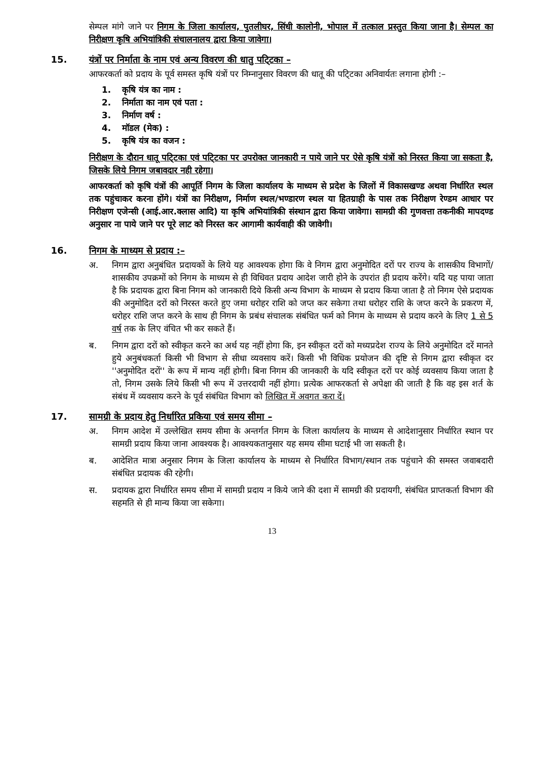सेम्पल मांगे जाने पर निगम के जिला कार्यालय, पुतलीघर, सिंधी कालोनी, भोपाल में तत्काल प्रस्तुत किया जाना है। सेम्पल का निरीक्षण कृषि अभियांत्रिकी संचालनालय द्वारा किया जावेगा।
15. यंत्रों पर निर्माता के नाम एवं अन्य विवरण की धातु पटि्टका –
आफरकर्ता को प्रदाय के पूर्व समस्त कृषि यंत्रों पर निम्नानुसार विवरण की धातू की पटि्टका अनिवार्यतः लगाना होगी :–
1. कृषि यंत्र का नाम :
2. निर्माता का नाम एवं पता :
3. निर्माण वर्ष :
4. मॉडल (मेक) :
5. कृषि यंत्र का वजन :
निरीक्षण के दौरान धातू पटि्टका एवं पटि्टका पर उपरोक्त जानकारी न पाये जाने पर ऐसे कृषि यंत्रों को निरस्त किया जा सकता है, जिसके लिये निगम जबावदार नही रहेगा।
आफरकर्ता को कृषि यंत्रों की आपूर्ति निगम के जिला कार्यालय के माध्यम से प्रदेश के जिलों में विकासखण्ड अथवा निर्धारित स्थल तक पहुंचाकर करना होंगे। यंत्रों का निरीक्षण, निर्माण स्थल/भण्डारण स्थल या हितग्राही के पास तक निरीक्षण रेण्डम आधार पर निरीक्षण एजेन्सी (आई.आर.क्लास आदि) या कृषि अभियांत्रिकी संस्थान द्वारा किया जावेगा। सामग्री की गुणवत्ता तकनीकी मापदण्ड अनुसार ना पाये जाने पर पूरे लाट को निरस्त कर आगामी कार्यवाही की जावेगी।
16. निगम के माध्यम से प्रदाय :–
अ. निगम द्वारा अनुबंधित प्रदायकों के लिये यह आवश्यक होगा कि वे निगम द्वारा अनुमोदित दरों पर राज्य के शासकीय विभागों/शासकीय उपक्रमों को निगम के माध्यम से ही विधिवत प्रदाय आदेश जारी होने के उपरांत ही प्रदाय करेंगे। यदि यह पाया जाता है कि प्रदायक द्वारा बिना निगम को जानकारी दिये किसी अन्य विभाग के माध्यम से प्रदाय किया जाता है तो निगम ऐसे प्रदायक की अनुमोदित दरों को निरस्त करते हुए जमा धरोहर राशि को जप्त कर सकेगा तथा धरोहर राशि के जप्त करने के प्रकरण में, धरोहर राशि जप्त करने के साथ ही निगम के प्रबंध संचालक संबंधित फर्म को निगम के माध्यम से प्रदाय करने के लिए 1 से 5 वर्ष तक के लिए वंचित भी कर सकते हैं।
ब. निगम द्वारा दरों को स्वीकृत करने का अर्थ यह नहीं होगा कि, इन स्वीकृत दरों को मध्यप्रदेश राज्य के लिये अनुमोदित दरें मानते हुये अनुबंधकर्ता किसी भी विभाग से सीधा व्यवसाय करें। किसी भी विधिक प्रयोजन की दृष्टि से निगम द्वारा स्वीकृत दर ''अनुमोदित दरों'' के रूप में मान्य नहीं होगी। बिना निगम की जानकारी के यदि स्वीकृत दरों पर कोई व्यवसाय किया जाता है तो, निगम उसके लिये किसी भी रूप में उत्तरदायी नहीं होगा। प्रत्येक आफरकर्ता से अपेक्षा की जाती है कि वह इस शर्त के संबंध में व्यवसाय करने के पूर्व संबंधित विभाग को लिखित में अवगत करा दें।
17. सामग्री के प्रदाय हेतु निर्धारित प्रकिया एवं समय सीमा –
अ. निगम आदेश में उल्लेखित समय सीमा के अन्तर्गत निगम के जिला कार्यालय के माध्यम से आदेशानुसार निर्धारित स्थान पर सामग्री प्रदाय किया जाना आवश्यक है। आवश्यकतानुसार यह समय सीमा घटाई भी जा सकती है।
ब. आदेशित मात्रा अनुसार निगम के जिला कार्यालय के माध्यम से निर्धारित विभाग/स्थान तक पहुंचाने की समस्त जवाबदारी संबंधित प्रदायक की रहेगी।
स. प्रदायक द्वारा निर्धारित समय सीमा में सामग्री प्रदाय न किये जाने की दशा में सामग्री की प्रदायगी, संबंधित प्राप्तकर्ता विभाग की सहमति से ही मान्य किया जा सकेगा।
13